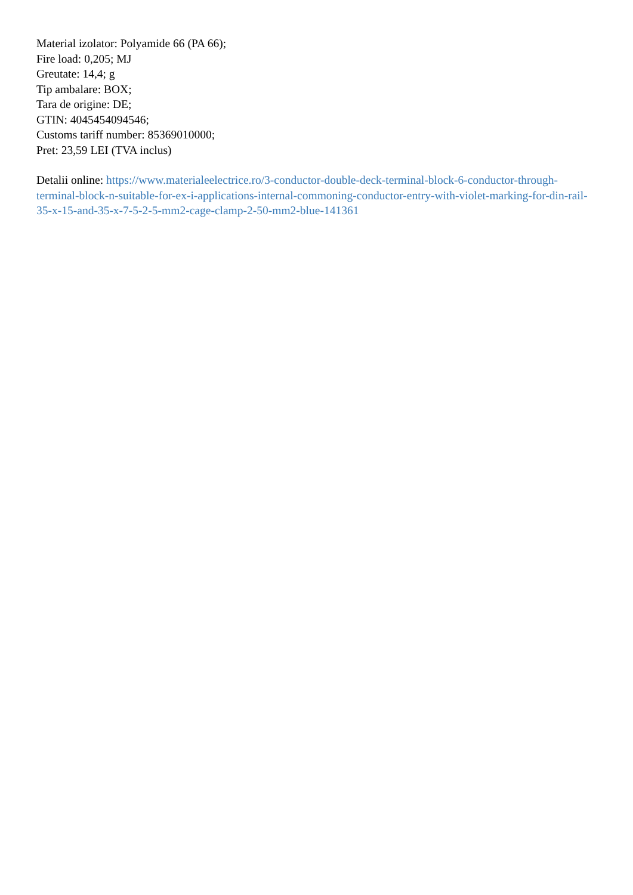Material izolator: Polyamide 66 (PA 66);
Fire load: 0,205; MJ
Greutate: 14,4; g
Tip ambalare: BOX;
Tara de origine: DE;
GTIN: 4045454094546;
Customs tariff number: 85369010000;
Pret: 23,59 LEI (TVA inclus)
Detalii online: https://www.materialeelectrice.ro/3-conductor-double-deck-terminal-block-6-conductor-through-terminal-block-n-suitable-for-ex-i-applications-internal-commoning-conductor-entry-with-violet-marking-for-din-rail-35-x-15-and-35-x-7-5-2-5-mm2-cage-clamp-2-50-mm2-blue-141361